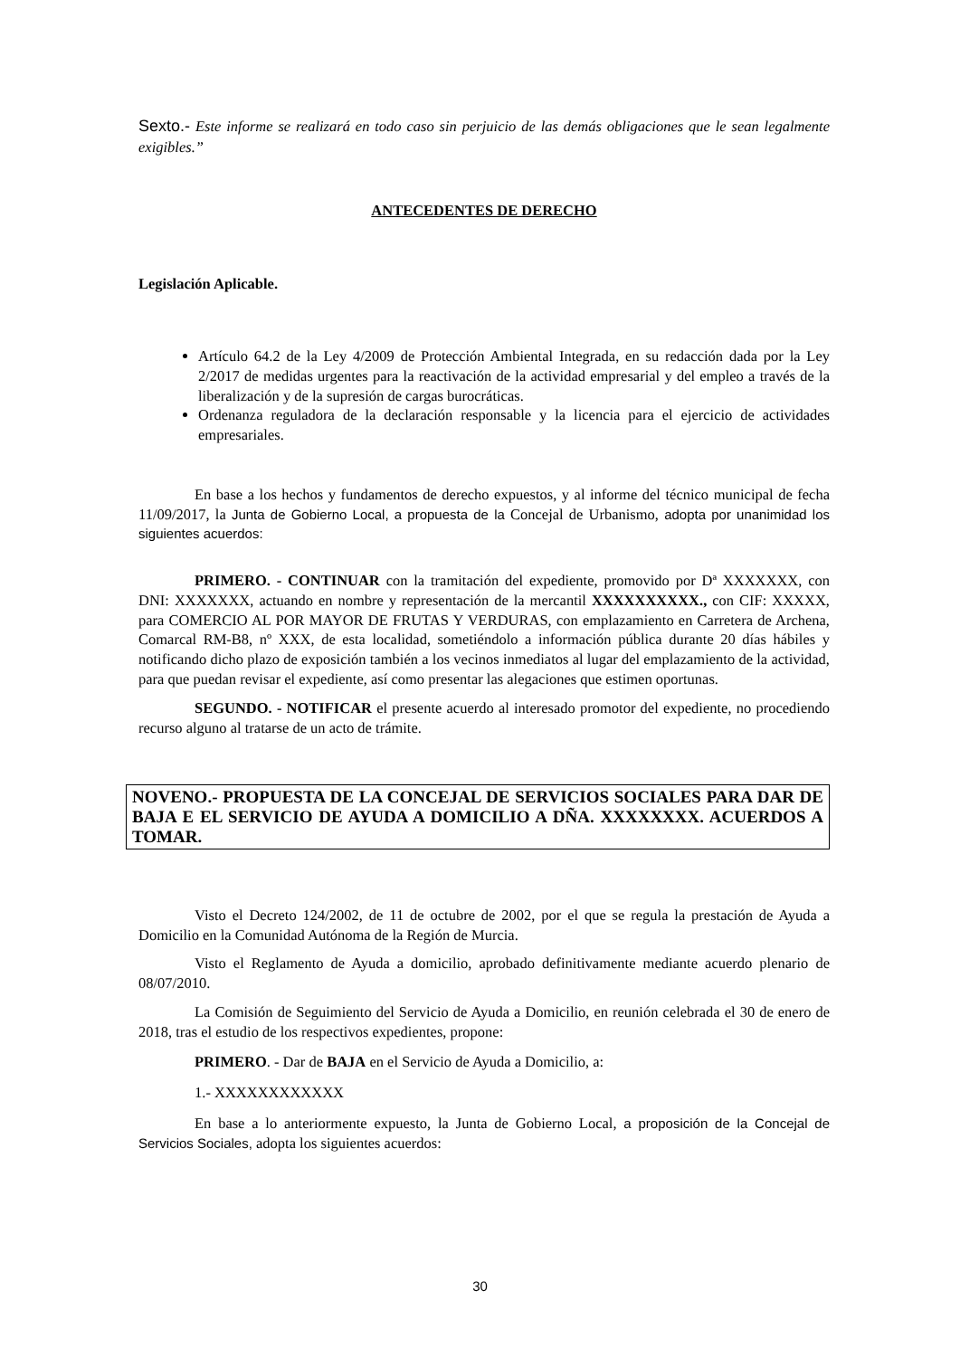Sexto.- Este informe se realizará en todo caso sin perjuicio de las demás obligaciones que le sean legalmente exigibles.”
ANTECEDENTES DE DERECHO
Legislación Aplicable.
Artículo 64.2 de la Ley 4/2009 de Protección Ambiental Integrada, en su redacción dada por la Ley 2/2017 de medidas urgentes para la reactivación de la actividad empresarial y del empleo a través de la liberalización y de la supresión de cargas burocráticas.
Ordenanza reguladora de la declaración responsable y la licencia para el ejercicio de actividades empresariales.
En base a los hechos y fundamentos de derecho expuestos, y al informe del técnico municipal de fecha 11/09/2017, la Junta de Gobierno Local, a propuesta de la Concejal de Urbanismo, adopta por unanimidad los siguientes acuerdos:
PRIMERO. - CONTINUAR con la tramitación del expediente, promovido por Dª XXXXXXX, con DNI: XXXXXXX, actuando en nombre y representación de la mercantil XXXXXXXXXX., con CIF: XXXXX, para COMERCIO AL POR MAYOR DE FRUTAS Y VERDURAS, con emplazamiento en Carretera de Archena, Comarcal RM-B8, nº XXX, de esta localidad, sometiéndolo a información pública durante 20 días hábiles y notificando dicho plazo de exposición también a los vecinos inmediatos al lugar del emplazamiento de la actividad, para que puedan revisar el expediente, así como presentar las alegaciones que estimen oportunas.
SEGUNDO. - NOTIFICAR el presente acuerdo al interesado promotor del expediente, no procediendo recurso alguno al tratarse de un acto de trámite.
NOVENO.- PROPUESTA DE LA CONCEJAL DE SERVICIOS SOCIALES PARA DAR DE BAJA E EL SERVICIO DE AYUDA A DOMICILIO A DÑA. XXXXXXXX. ACUERDOS A TOMAR.
Visto el Decreto 124/2002, de 11 de octubre de 2002, por el que se regula la prestación de Ayuda a Domicilio en la Comunidad Autónoma de la Región de Murcia.
Visto el Reglamento de Ayuda a domicilio, aprobado definitivamente mediante acuerdo plenario de 08/07/2010.
La Comisión de Seguimiento del Servicio de Ayuda a Domicilio, en reunión celebrada el 30 de enero de 2018, tras el estudio de los respectivos expedientes, propone:
PRIMERO. - Dar de BAJA en el Servicio de Ayuda a Domicilio, a:
1.- XXXXXXXXXXXX
En base a lo anteriormente expuesto, la Junta de Gobierno Local, a proposición de la Concejal de Servicios Sociales, adopta los siguientes acuerdos:
30